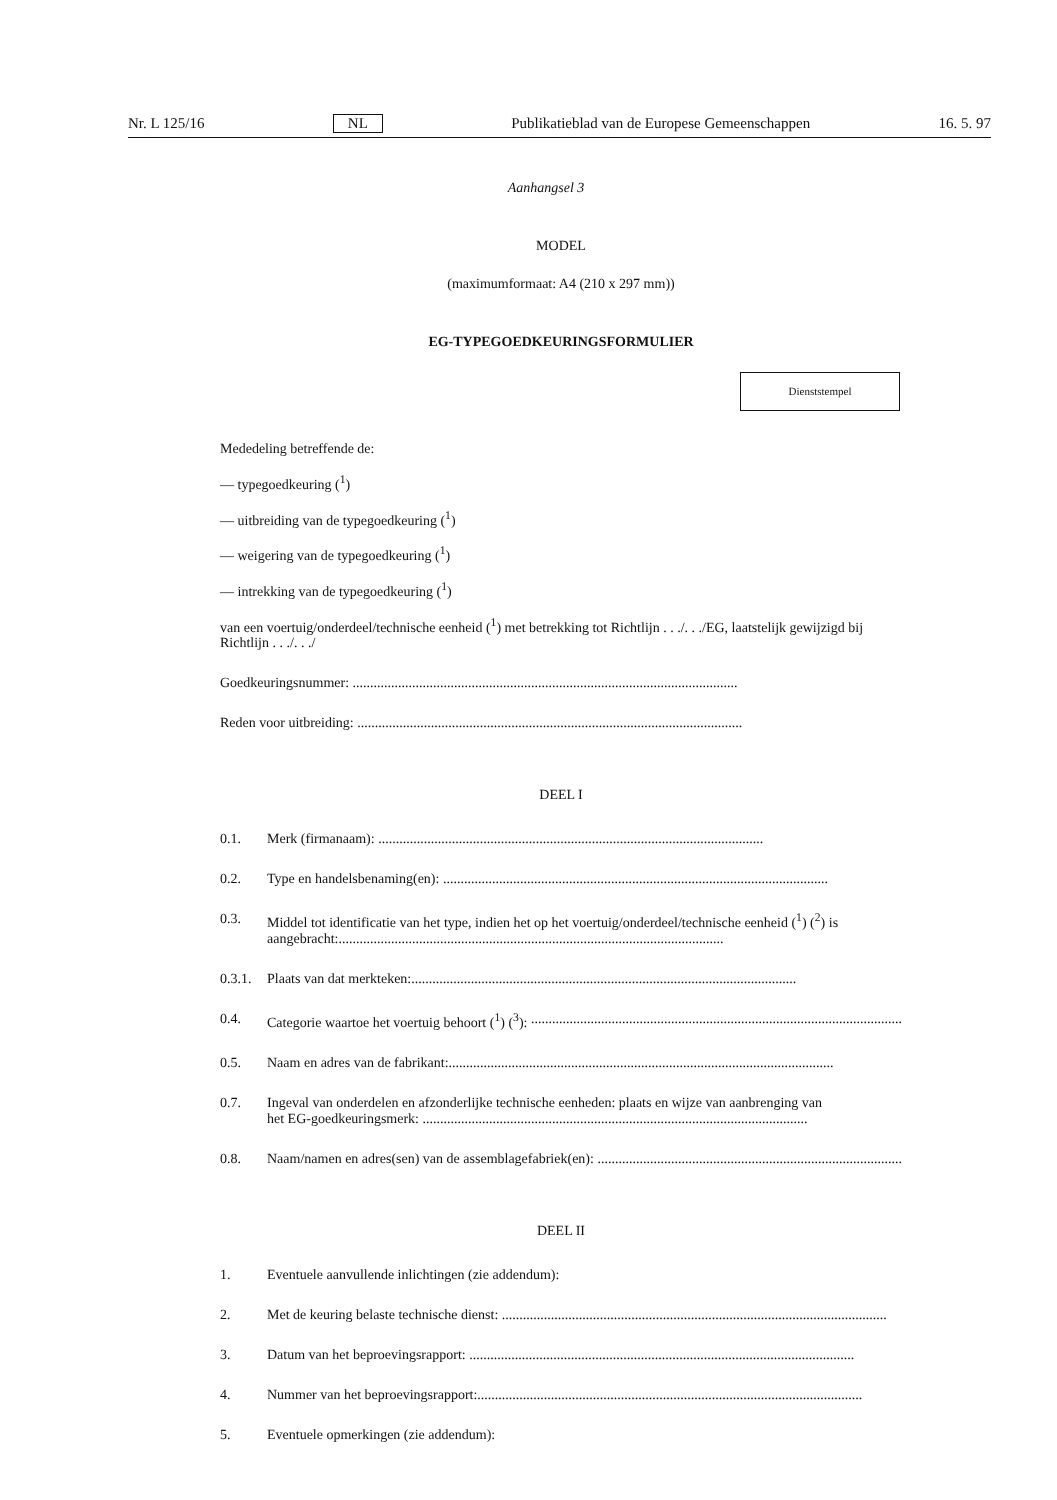Nr. L 125/16 NL Publikatieblad van de Europese Gemeenschappen 16. 5. 97
Aanhangsel 3
MODEL
(maximumformaat: A4 (210 x 297 mm))
EG-TYPEGOEDKEURINGSFORMULIER
Dienststempel
Mededeling betreffende de:
— typegoedkeuring (<sup>1</sup>)
— uitbreiding van de typegoedkeuring (<sup>1</sup>)
— weigering van de typegoedkeuring (<sup>1</sup>)
— intrekking van de typegoedkeuring (<sup>1</sup>)
van een voertuig/onderdeel/technische eenheid (<sup>1</sup>) met betrekking tot Richtlijn . . ./. . ./EG, laatstelijk gewijzigd bij Richtlijn . . ./. . ./
Goedkeuringsnummer: ..............................................................................................................
Reden voor uitbreiding: ..............................................................................................................
DEEL I
0.1. Merk (firmanaam): ..............................................................................................................
0.2. Type en handelsbenaming(en): ..............................................................................................................
0.3. Middel tot identificatie van het type, indien het op het voertuig/onderdeel/technische eenheid (<sup>1</sup>) (<sup>2</sup>) is
aangebracht:..............................................................................................................
0.3.1.
Plaats van dat merkteken:..............................................................................................................
0.4. Categorie waartoe het voertuig behoort (<sup>1</sup>) (<sup>3</sup>): ..............................................................................................................
0.5. Naam en adres van de fabrikant:..............................................................................................................
0.7. Ingeval van onderdelen en afzonderlijke technische eenheden: plaats en wijze van aanbrenging van
het EG-goedkeuringsmerk: ..............................................................................................................
0.8. Naam/namen en adres(sen) van de assemblagefabriek(en): ..............................................................................................................
DEEL II
1. Eventuele aanvullende inlichtingen (zie addendum):
2. Met de keuring belaste technische dienst: ..............................................................................................................
3. Datum van het beproevingsrapport: ..............................................................................................................
4. Nummer van het beproevingsrapport:..............................................................................................................
5. Eventuele opmerkingen (zie addendum):